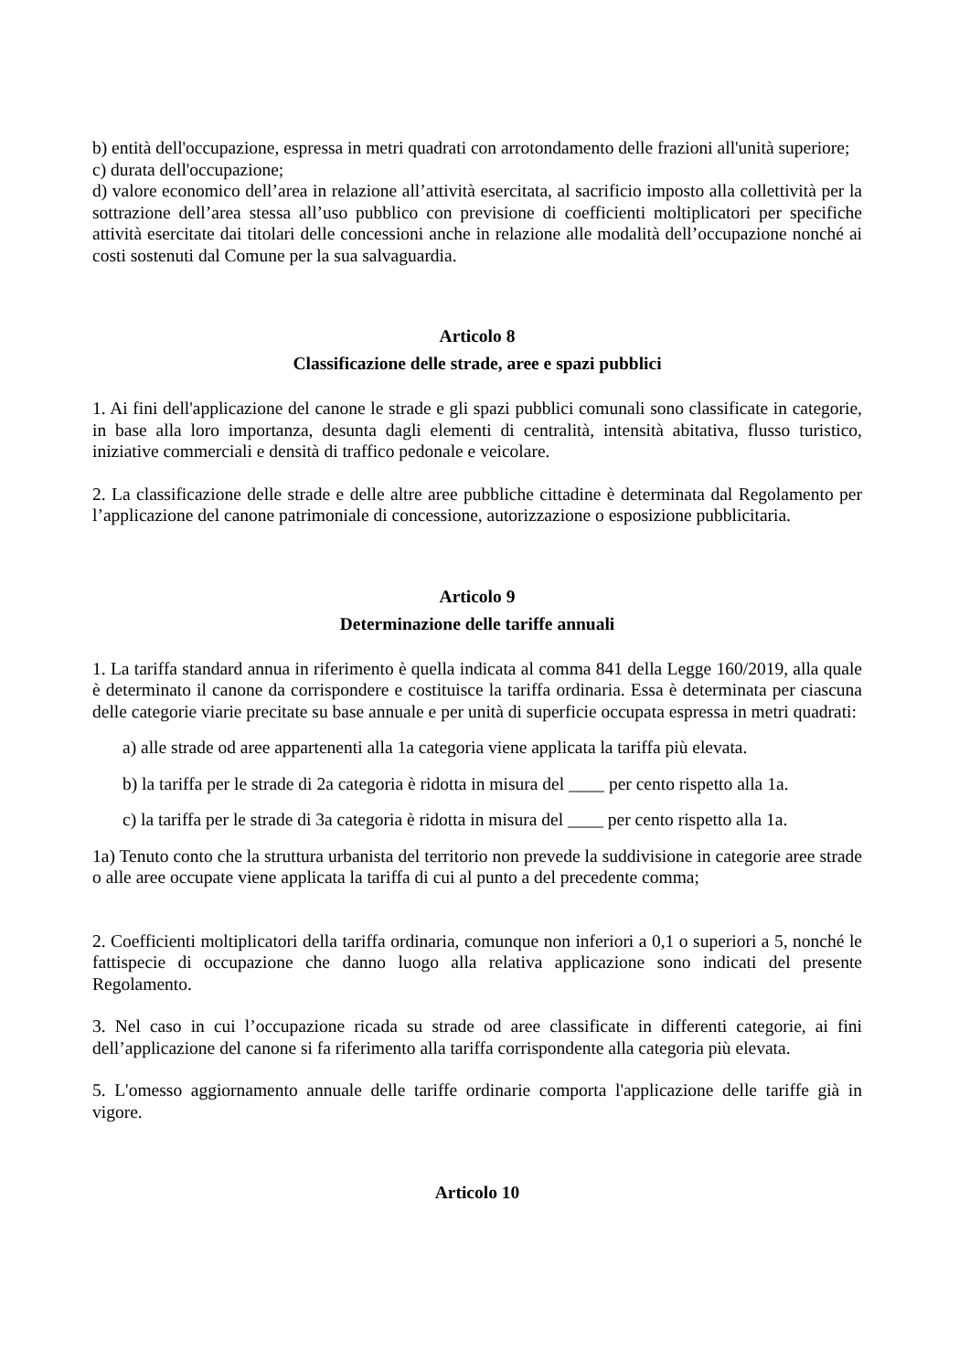b) entità dell'occupazione, espressa in metri quadrati con arrotondamento delle frazioni all'unità superiore;
c) durata dell'occupazione;
d) valore economico dell’area in relazione all’attività esercitata, al sacrificio imposto alla collettività per la sottrazione dell’area stessa all’uso pubblico con previsione di coefficienti moltiplicatori per specifiche attività esercitate dai titolari delle concessioni anche in relazione alle modalità dell’occupazione nonché ai costi sostenuti dal Comune per la sua salvaguardia.
Articolo 8
Classificazione delle strade, aree e spazi pubblici
1. Ai fini dell'applicazione del canone le strade e gli spazi pubblici comunali sono classificate in categorie, in base alla loro importanza, desunta dagli elementi di centralità, intensità abitativa, flusso turistico, iniziative commerciali e densità di traffico pedonale e veicolare.
2. La classificazione delle strade e delle altre aree pubbliche cittadine è determinata dal Regolamento per l’applicazione del canone patrimoniale di concessione, autorizzazione o esposizione pubblicitaria.
Articolo 9
Determinazione delle tariffe annuali
1. La tariffa standard annua in riferimento è quella indicata al comma 841 della Legge 160/2019, alla quale è determinato il canone da corrispondere e costituisce la tariffa ordinaria. Essa è determinata per ciascuna delle categorie viarie precitate su base annuale e per unità di superficie occupata espressa in metri quadrati:
a) alle strade od aree appartenenti alla 1a categoria viene applicata la tariffa più elevata.
b) la tariffa per le strade di 2a categoria è ridotta in misura del ____ per cento rispetto alla 1a.
c) la tariffa per le strade di 3a categoria è ridotta in misura del ____ per cento rispetto alla 1a.
1a) Tenuto conto che la struttura urbanista del territorio non prevede la suddivisione in categorie aree strade o alle aree occupate viene applicata la tariffa di cui al punto a del precedente comma;
2. Coefficienti moltiplicatori della tariffa ordinaria, comunque non inferiori a 0,1 o superiori a 5, nonché le fattispecie di occupazione che danno luogo alla relativa applicazione sono indicati del presente Regolamento.
3. Nel caso in cui l’occupazione ricada su strade od aree classificate in differenti categorie, ai fini dell’applicazione del canone si fa riferimento alla tariffa corrispondente alla categoria più elevata.
5. L'omesso aggiornamento annuale delle tariffe ordinarie comporta l'applicazione delle tariffe già in vigore.
Articolo 10